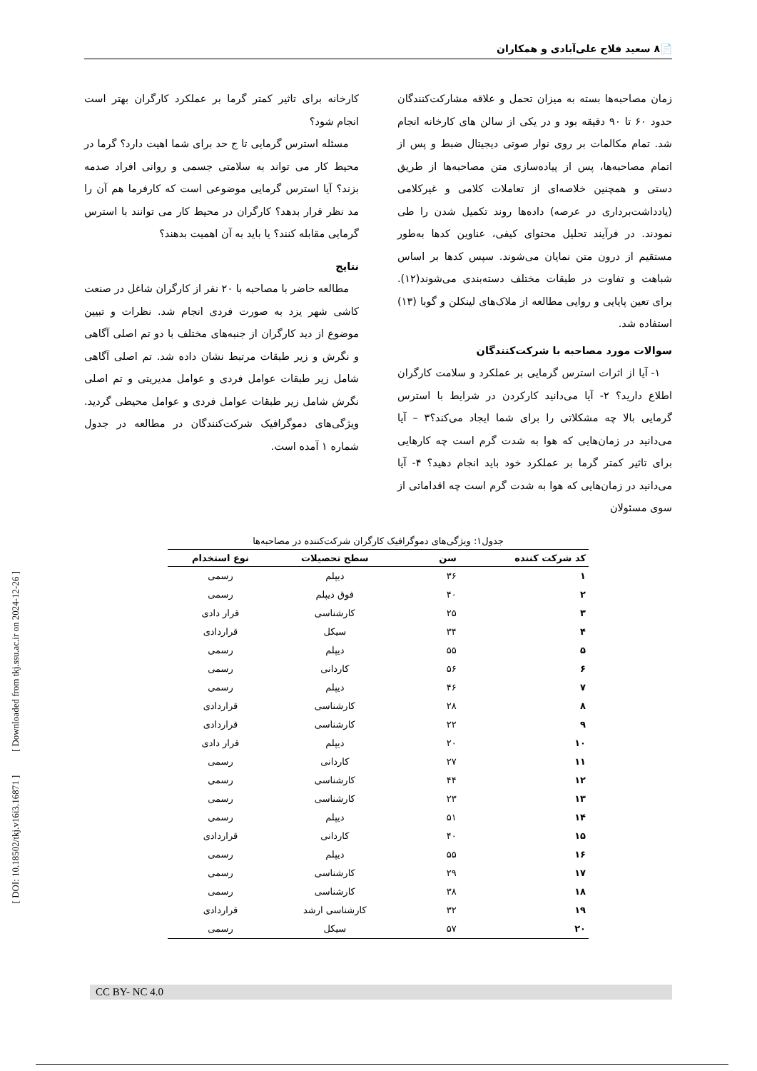[ DOI: 10.18502/tkj.v16i3.16871 ] [ Downloaded from tkj.ssu.ac.ir on 2024-12-26 ]
📄۸ سعید فلاح علی‌آبادی و همکاران
زمان مصاحبه‌ها بسته به میزان تحمل و علاقه مشارکت‌کنندگان حدود ۶۰ تا ۹۰ دقیقه بود و در یکی از سالن های کارخانه انجام شد. تمام مکالمات بر روی نوار صوتی دیجیتال ضبط و پس از اتمام مصاحبه‌ها، پس از پیاده‌سازی متن مصاحبه‌ها از طریق دستی و همچنین خلاصه‌ای از تعاملات کلامی و غیرکلامی (یادداشت‌برداری در عرصه) داده‌ها روند تکمیل شدن را طی نمودند. در فرآیند تحلیل محتوای کیفی، عناوین کدها به‌طور مستقیم از درون متن نمایان می‌شوند. سپس کدها بر اساس شباهت و تفاوت در طبقات مختلف دسته‌بندی می‌شوند(۱۲). برای تعین پایایی و روایی مطالعه از ملاک‌های لینکلن و گوبا (۱۳) استفاده شد.
سوالات مورد مصاحبه با شرکت‌کنندگان
۱- آیا از اثرات استرس گرمایی بر عملکرد و سلامت کارگران اطلاع دارید؟ ۲- آیا می‌دانید کارکردن در شرایط با استرس گرمایی بالا چه مشکلاتی را برای شما ایجاد می‌کند؟۳ – آیا می‌دانید در زمان‌هایی که هوا به شدت گرم است چه کارهایی برای تاثیر کمتر گرما بر عملکرد خود باید انجام دهید؟ ۴- آیا می‌دانید در زمان‌هایی که هوا به شدت گرم است چه اقداماتی از سوی مسئولان
کارخانه برای تاثیر کمتر گرما بر عملکرد کارگران بهتر است انجام شود؟
مسئله استرس گرمایی تا ج حد برای شما اهیت دارد؟ گرما در محیط کار می تواند به سلامتی جسمی و روانی افراد صدمه بزند؟ آیا استرس گرمایی موضوعی است که کارفرما هم آن را مد نظر قرار بدهد؟ کارگران در محیط کار می توانند با استرس گرمایی مقابله کنند؟ یا باید به آن اهمیت بدهند؟
نتایج
مطالعه حاضر با مصاحبه با ۲۰ نفر از کارگران شاغل در صنعت کاشی شهر یزد به صورت فردی انجام شد. نظرات و تبیین موضوع از دید کارگران از جنبه‌های مختلف با دو تم اصلی آگاهی و نگرش و زیر طبقات مرتبط نشان داده شد. تم اصلی آگاهی شامل زیر طبقات عوامل فردی و عوامل مدیریتی و تم اصلی نگرش شامل زیر طبقات عوامل فردی و عوامل محیطی گردید. ویژگی‌های دموگرافیک شرکت‌کنندگان در مطالعه در جدول شماره ۱ آمده است.
جدول۱: ویژگی‌های دموگرافیک کارگران شرکت‌کننده در مصاحبه‌ها
| کد شرکت کننده | سن | سطح تحصیلات | نوع استخدام |
| --- | --- | --- | --- |
| ۱ | ۳۶ | دیپلم | رسمی |
| ۲ | ۴۰ | فوق دیپلم | رسمی |
| ۳ | ۲۵ | کارشناسی | قرار دادی |
| ۴ | ۳۴ | سیکل | قراردادی |
| ۵ | ۵۵ | دیپلم | رسمی |
| ۶ | ۵۶ | کاردانی | رسمی |
| ۷ | ۴۶ | دیپلم | رسمی |
| ۸ | ۲۸ | کارشناسی | قراردادی |
| ۹ | ۲۲ | کارشناسی | قراردادی |
| ۱۰ | ۲۰ | دیپلم | قرار دادی |
| ۱۱ | ۲۷ | کاردانی | رسمی |
| ۱۲ | ۴۴ | کارشناسی | رسمی |
| ۱۳ | ۲۳ | کارشناسی | رسمی |
| ۱۴ | ۵۱ | دیپلم | رسمی |
| ۱۵ | ۴۰ | کاردانی | قراردادی |
| ۱۶ | ۵۵ | دیپلم | رسمی |
| ۱۷ | ۲۹ | کارشناسی | رسمی |
| ۱۸ | ۳۸ | کارشناسی | رسمی |
| ۱۹ | ۳۲ | کارشناسی ارشد | قراردادی |
| ۲۰ | ۵۷ | سیکل | رسمی |
CC BY- NC 4.0